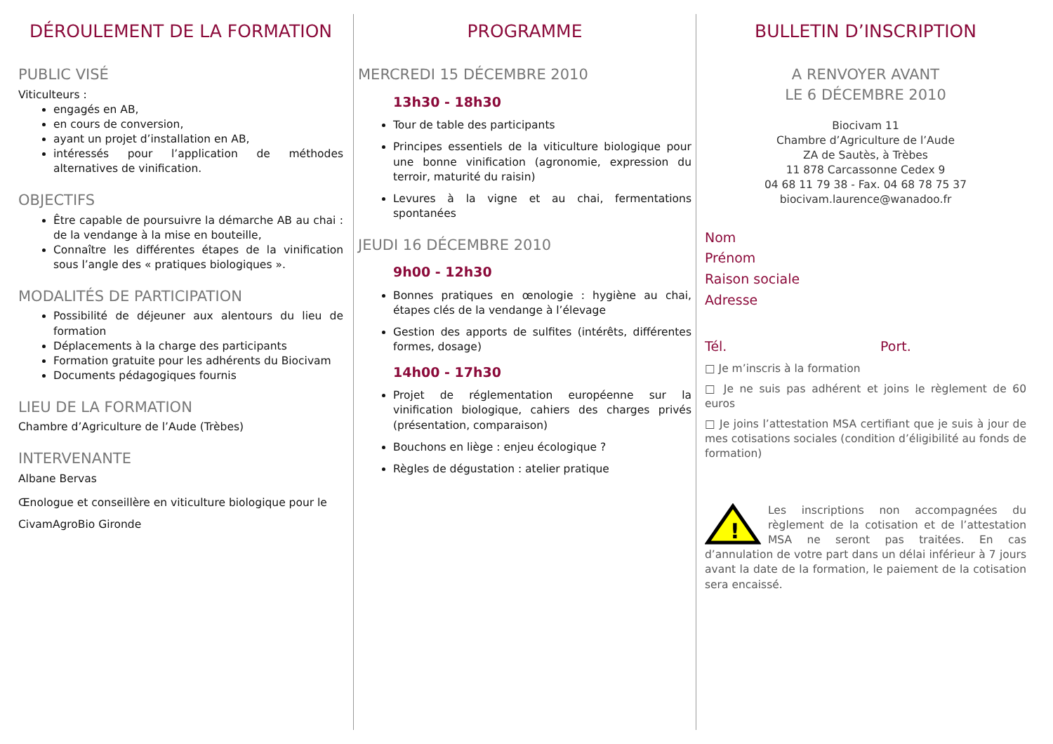DÉROULEMENT DE LA FORMATION
PUBLIC VISÉ
Viticulteurs :
engagés en AB,
en cours de conversion,
ayant un projet d’installation en AB,
intéressés pour l’application de méthodes alternatives de vinification.
OBJECTIFS
Être capable de poursuivre la démarche AB au chai : de la vendange à la mise en bouteille,
Connaître les différentes étapes de la vinification sous l’angle des « pratiques biologiques ».
MODALITÉS DE PARTICIPATION
Possibilité de déjeuner aux alentours du lieu de formation
Déplacements à la charge des participants
Formation gratuite pour les adhérents du Biocivam
Documents pédagogiques fournis
LIEU DE LA FORMATION
Chambre d’Agriculture de l’Aude (Trèbes)
INTERVENANTE
Albane Bervas
Œnologue et conseillère en viticulture biologique pour le CivamAgroBio Gironde
PROGRAMME
MERCREDI 15 DÉCEMBRE 2010
13h30 - 18h30
Tour de table des participants
Principes essentiels de la viticulture biologique pour une bonne vinification (agronomie, expression du terroir, maturité du raisin)
Levures à la vigne et au chai, fermentations spontanées
JEUDI 16 DÉCEMBRE 2010
9h00 - 12h30
Bonnes pratiques en œnologie : hygiène au chai, étapes clés de la vendange à l’élevage
Gestion des apports de sulfites (intérêts, différentes formes, dosage)
14h00 - 17h30
Projet de réglementation européenne sur la vinification biologique, cahiers des charges privés (présentation, comparaison)
Bouchons en liège : enjeu écologique ?
Règles de dégustation : atelier pratique
BULLETIN D’INSCRIPTION
A RENVOYER AVANT
LE 6 DÉCEMBRE 2010
Biocivam 11
Chambre d’Agriculture de l’Aude
ZA de Sautès, à Trèbes
11 878 Carcassonne Cedex 9
04 68 11 79 38 - Fax. 04 68 78 75 37
biocivam.laurence@wanadoo.fr
Nom
Prénom
Raison sociale
Adresse
Tél. Port.
□ Je m’inscris à la formation
□ Je ne suis pas adhérent et joins le règlement de 60 euros
□ Je joins l’attestation MSA certifiant que je suis à jour de mes cotisations sociales (condition d’éligibilité au fonds de formation)
!
Les inscriptions non accompagnées du règlement de la cotisation et de l’attestation MSA ne seront pas traitées. En cas d’annulation de votre part dans un délai inférieur à 7 jours avant la date de la formation, le paiement de la cotisation sera encaissé.